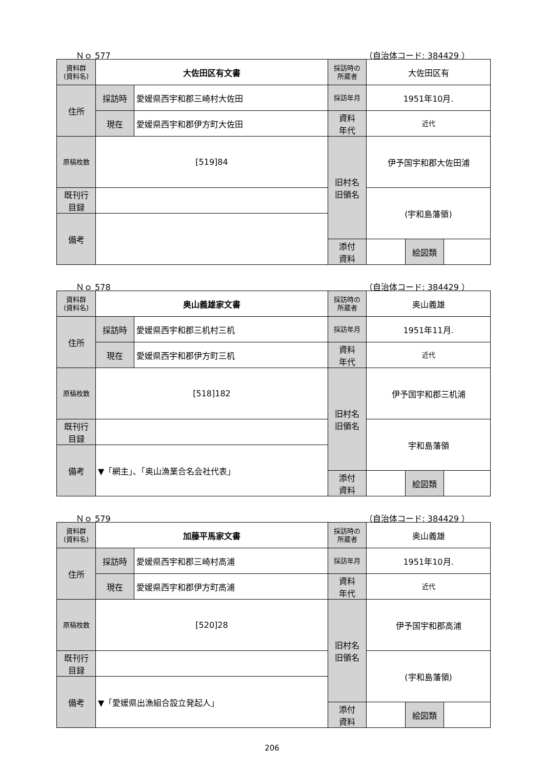Ｎｏ 577 （自治体コード: 384429 ）
| 資料群 (資料名) | 大佐田区有文書 | | 採訪時の 所蔵者 | 大佐田区有 | | |
| 住所 | 採訪時 | 愛媛県西宇和郡三崎村大佐田 | 採訪年月 | 1951年10月. | | |
| | 現在 | 愛媛県西宇和郡伊方町大佐田 | 資料 年代 | 近代 | | |
| 原稿枚数 | [519]84 | | 旧村名 旧領名 | 伊予国宇和郡大佐田浦 | | |
| 既刊行 目録 | | | | (宇和島藩領) | | |
| 備考 | | | | | | |
| | | | 添付 資料 | | 絵図類 | |
Ｎｏ 578 （自治体コード: 384429 ）
| 資料群 (資料名) | 奥山義雄家文書 | | 採訪時の 所蔵者 | 奥山義雄 | | |
| 住所 | 採訪時 | 愛媛県西宇和郡三机村三机 | 採訪年月 | 1951年11月. | | |
| | 現在 | 愛媛県西宇和郡伊方町三机 | 資料 年代 | 近代 | | |
| 原稿枚数 | [518]182 | | 旧村名 旧領名 | 伊予国宇和郡三机浦 | | |
| 既刊行 目録 | | | | 宇和島藩領 | | |
| 備考 | ▼「網主」、「奥山漁業合名会社代表」 | | | | | |
| | | | 添付 資料 | | 絵図類 | |
Ｎｏ 579 （自治体コード: 384429 ）
| 資料群 (資料名) | 加藤平馬家文書 | | 採訪時の 所蔵者 | 奥山義雄 | | |
| 住所 | 採訪時 | 愛媛県西宇和郡三崎村高浦 | 採訪年月 | 1951年10月. | | |
| | 現在 | 愛媛県西宇和郡伊方町高浦 | 資料 年代 | 近代 | | |
| 原稿枚数 | [520]28 | | 旧村名 旧領名 | 伊予国宇和郡高浦 | | |
| 既刊行 目録 | | | | (宇和島藩領) | | |
| 備考 | ▼「愛媛県出漁組合設立発起人」 | | | | | |
| | | | 添付 資料 | | 絵図類 | |
206